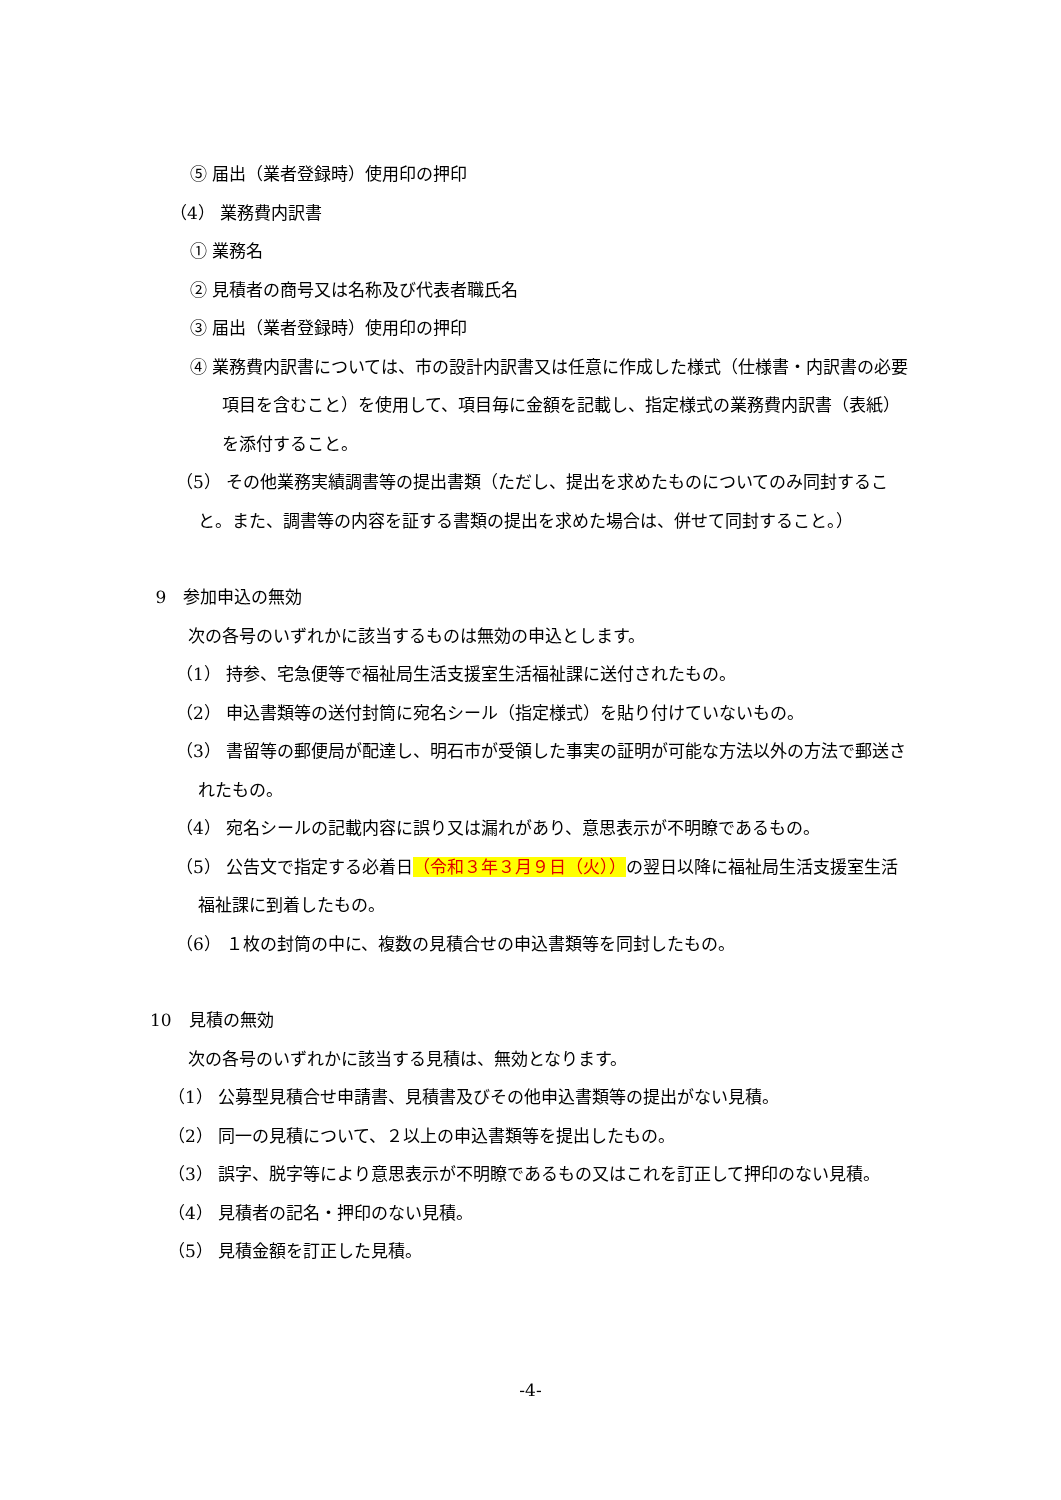⑤ 届出（業者登録時）使用印の押印
（4） 業務費内訳書
① 業務名
② 見積者の商号又は名称及び代表者職氏名
③ 届出（業者登録時）使用印の押印
④ 業務費内訳書については、市の設計内訳書又は任意に作成した様式（仕様書・内訳書の必要項目を含むこと）を使用して、項目毎に金額を記載し、指定様式の業務費内訳書（表紙）を添付すること。
（5） その他業務実績調書等の提出書類（ただし、提出を求めたものについてのみ同封すること。また、調書等の内容を証する書類の提出を求めた場合は、併せて同封すること。）
9　参加申込の無効
次の各号のいずれかに該当するものは無効の申込とします。
（1） 持参、宅急便等で福祉局生活支援室生活福祉課に送付されたもの。
（2） 申込書類等の送付封筒に宛名シール（指定様式）を貼り付けていないもの。
（3） 書留等の郵便局が配達し、明石市が受領した事実の証明が可能な方法以外の方法で郵送されたもの。
（4） 宛名シールの記載内容に誤り又は漏れがあり、意思表示が不明瞭であるもの。
（5） 公告文で指定する必着日（令和３年３月９日（火））の翌日以降に福祉局生活支援室生活福祉課に到着したもの。
（6） １枚の封筒の中に、複数の見積合せの申込書類等を同封したもの。
10　見積の無効
次の各号のいずれかに該当する見積は、無効となります。
（1） 公募型見積合せ申請書、見積書及びその他申込書類等の提出がない見積。
（2） 同一の見積について、２以上の申込書類等を提出したもの。
（3） 誤字、脱字等により意思表示が不明瞭であるもの又はこれを訂正して押印のない見積。
（4） 見積者の記名・押印のない見積。
（5） 見積金額を訂正した見積。
-4-